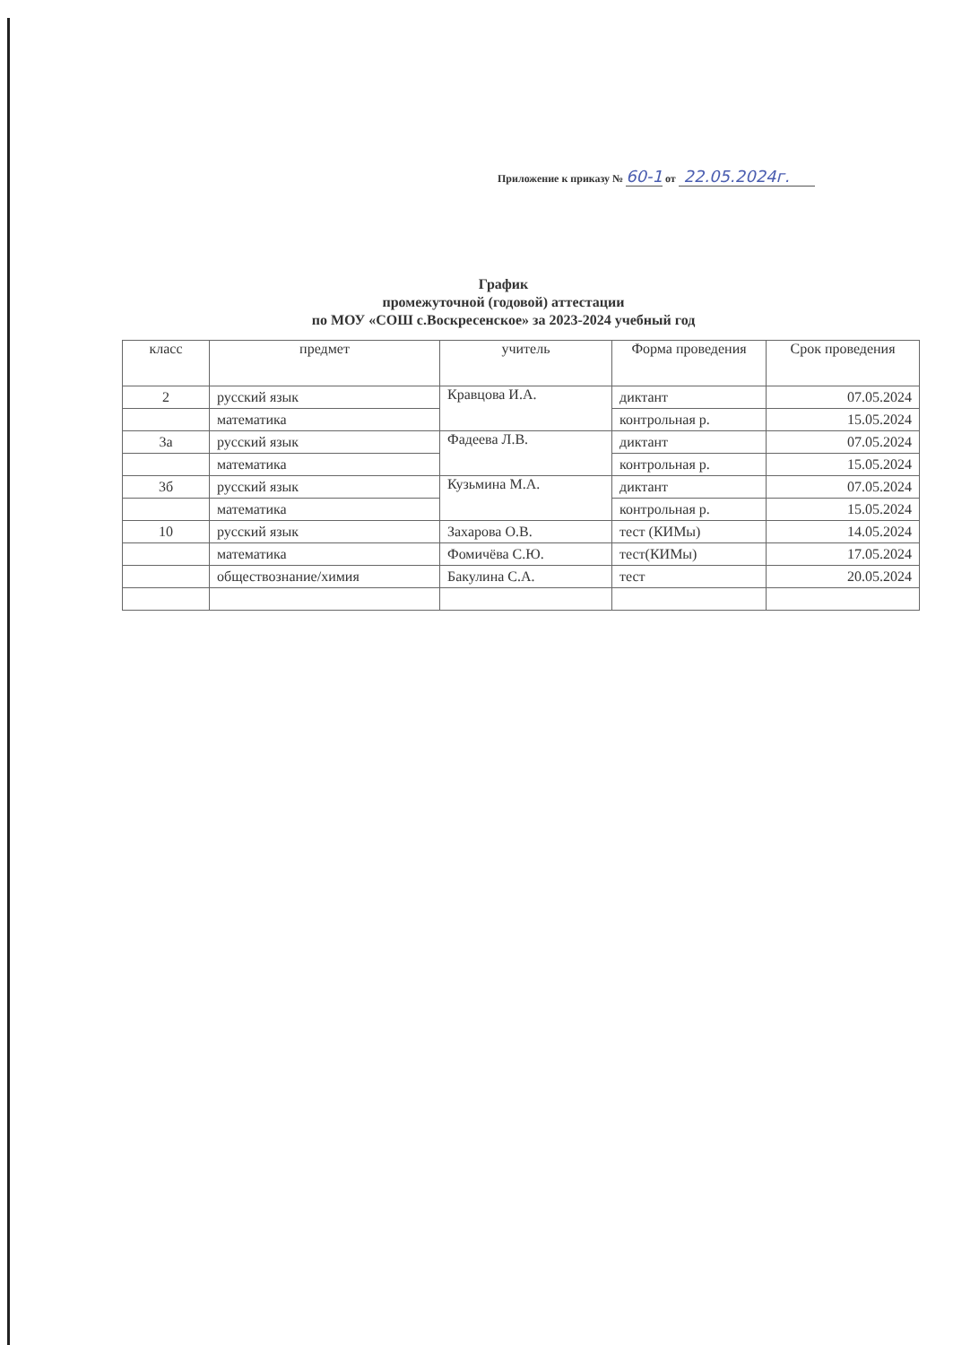Приложение к приказу № 60-1 от 22.05.2024г.
График
промежуточной (годовой) аттестации
по МОУ «СОШ с.Воскресенское» за 2023-2024 учебный год
| класс | предмет | учитель | Форма проведения | Срок проведения |
| --- | --- | --- | --- | --- |
| 2 | русский язык | Кравцова И.А. | диктант | 07.05.2024 |
| | математика | | контрольная р. | 15.05.2024 |
| 3а | русский язык | Фадеева Л.В. | диктант | 07.05.2024 |
| | математика | | контрольная р. | 15.05.2024 |
| 3б | русский язык | Кузьмина М.А. | диктант | 07.05.2024 |
| | математика | | контрольная р. | 15.05.2024 |
| 10 | русский язык | Захарова О.В. | тест (КИМы) | 14.05.2024 |
| | математика | Фомичёва С.Ю. | тест(КИМы) | 17.05.2024 |
| | обществознание/химия | Бакулина С.А. | тест | 20.05.2024 |